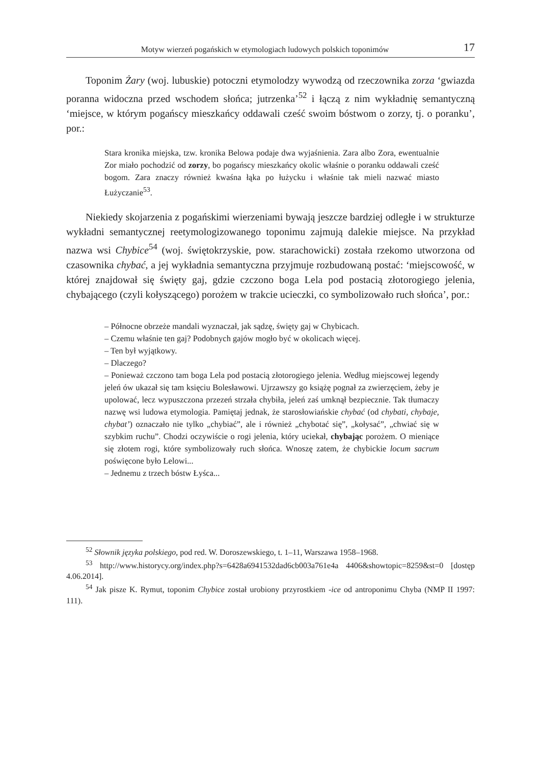Motyw wierzeń pogańskich w etymologiach ludowych polskich toponimów 17
Toponim Żary (woj. lubuskie) potoczni etymolodzy wywodzą od rzeczownika zorza ‘gwiazda poranna widoczna przed wschodem słońca; jutrzenka’<sup>52</sup> i łączą z nim wykładnię semantyczną ‘miejsce, w którym pogańscy mieszkańcy oddawali cześć swoim bóstwom o zorzy, tj. o poranku’, por.:
Stara kronika miejska, tzw. kronika Belowa podaje dwa wyjaśnienia. Zara albo Zora, ewentualnie Zor miało pochodzić od zorzy, bo pogańscy mieszkańcy okolic właśnie o poranku oddawali cześć bogom. Zara znaczy również kwaśna łąka po łużycku i właśnie tak mieli nazwać miasto Łużyczanie<sup>53</sup>.
Niekiedy skojarzenia z pogańskimi wierzeniami bywają jeszcze bardziej odległe i w strukturze wykładni semantycznej reetymologizowanego toponimu zajmują dalekie miejsce. Na przykład nazwa wsi Chybice<sup>54</sup> (woj. świętokrzyskie, pow. starachowicki) została rzekomo utworzona od czasownika chybać, a jej wykładnia semantyczna przyjmuje rozbudowaną postać: ‘miejscowość, w której znajdował się święty gaj, gdzie czczono boga Lela pod postacią złotorogiego jelenia, chybającego (czyli kołyszącego) porożem w trakcie ucieczki, co symbolizowało ruch słońca’, por.:
– Północne obrzeże mandali wyznaczał, jak sądzę, święty gaj w Chybicach.
– Czemu właśnie ten gaj? Podobnych gajów mogło być w okolicach więcej.
– Ten był wyjątkowy.
– Dlaczego?
– Ponieważ czczono tam boga Lela pod postacią złotorogiego jelenia. Według miejscowej legendy jeleń ów ukazał się tam księciu Bolesławowi. Ujrzawszy go książę pognał za zwierzęciem, żeby je upolować, lecz wypuszczona przezeń strzała chybiła, jeleń zaś umknął bezpiecznie. Tak tłumaczy nazwę wsi ludowa etymologia. Pamiętaj jednak, że starosłowiańskie chybać (od chybati, chybaje, chybat’) oznaczało nie tylko „chybiać”, ale i również „chybotać się”, „kołysać”, „chwiać się w szybkim ruchu”. Chodzi oczywiście o rogi jelenia, który uciekał, chybając porożem. O mieniące się złotem rogi, które symbolizowały ruch słońca. Wnoszę zatem, że chybickie locum sacrum poświęcone było Lelowi...
– Jednemu z trzech bóstw Łyśca...
<sup>52</sup> Słownik języka polskiego, pod red. W. Doroszewskiego, t. 1–11, Warszawa 1958–1968.
<sup>53</sup> http://www.historycy.org/index.php?s=6428a6941532dad6cb003a761e4a 4406&showtopic=8259&st=0 [dostęp 4.06.2014].
<sup>54</sup> Jak pisze K. Rymut, toponim Chybice został urobiony przyrostkiem -ice od antroponimu Chyba (NMP II 1997: 111).